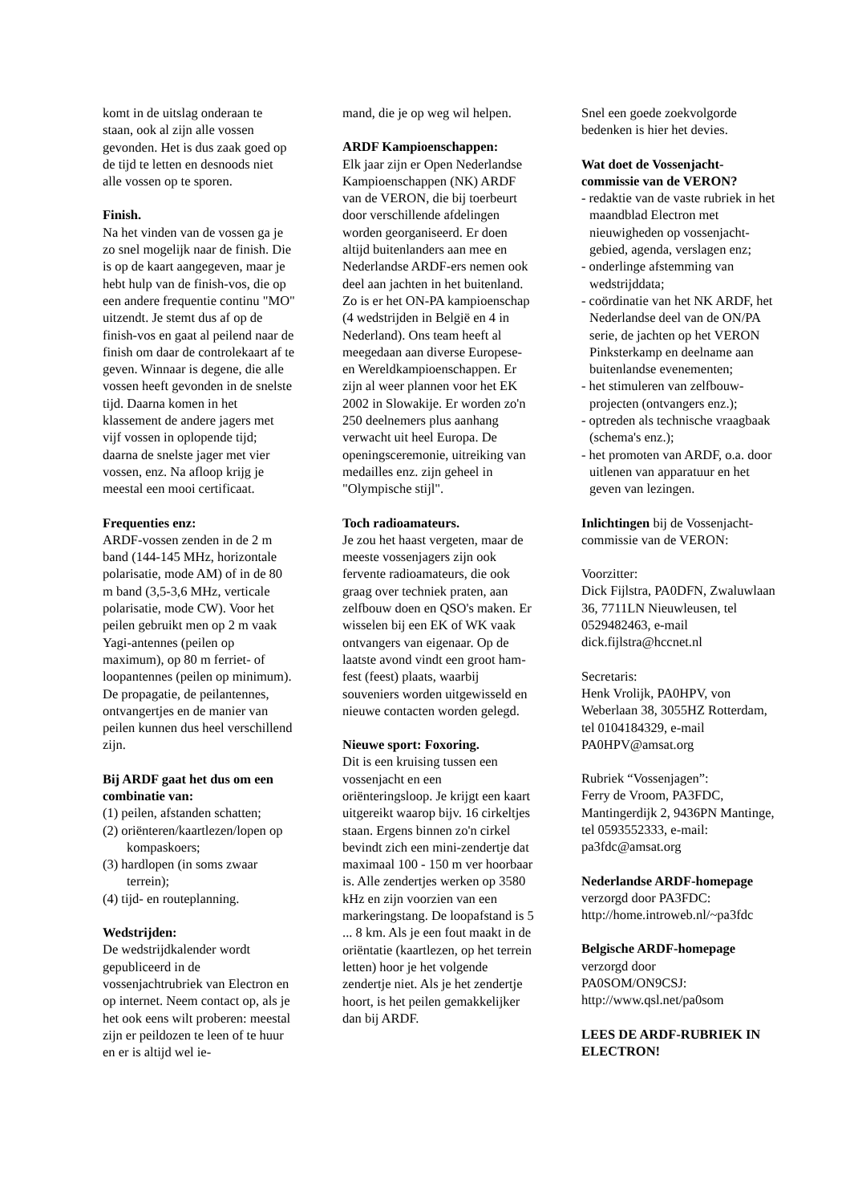komt in de uitslag onderaan te staan, ook al zijn alle vossen gevonden. Het is dus zaak goed op de tijd te letten en desnoods niet alle vossen op te sporen.
Finish.
Na het vinden van de vossen ga je zo snel mogelijk naar de finish. Die is op de kaart aangegeven, maar je hebt hulp van de finish-vos, die op een andere frequentie continu "MO" uitzendt. Je stemt dus af op de finish-vos en gaat al peilend naar de finish om daar de controlekaart af te geven. Winnaar is degene, die alle vossen heeft gevonden in de snelste tijd. Daarna komen in het klassement de andere jagers met vijf vossen in oplopende tijd; daarna de snelste jager met vier vossen, enz. Na afloop krijg je meestal een mooi certificaat.
Frequenties enz:
ARDF-vossen zenden in de 2 m band (144-145 MHz, horizontale polarisatie, mode AM) of in de 80 m band (3,5-3,6 MHz, verticale polarisatie, mode CW). Voor het peilen gebruikt men op 2 m vaak Yagi-antennes (peilen op maximum), op 80 m ferriet- of loopantennes (peilen op minimum). De propagatie, de peilantennes, ontvangertjes en de manier van peilen kunnen dus heel verschillend zijn.
Bij ARDF gaat het dus om een combinatie van:
(1) peilen, afstanden schatten;
(2) oriënteren/kaartlezen/lopen op kompaskoers;
(3) hardlopen (in soms zwaar terrein);
(4) tijd- en routeplanning.
Wedstrijden:
De wedstrijdkalender wordt gepubliceerd in de vossenjachtrubriek van Electron en op internet. Neem contact op, als je het ook eens wilt proberen: meestal zijn er peildozen te leen of te huur en er is altijd wel ie-
mand, die je op weg wil helpen.
ARDF Kampioenschappen:
Elk jaar zijn er Open Nederlandse Kampioenschappen (NK) ARDF van de VERON, die bij toerbeurt door verschillende afdelingen worden georganiseerd. Er doen altijd buitenlanders aan mee en Nederlandse ARDF-ers nemen ook deel aan jachten in het buitenland. Zo is er het ON-PA kampioenschap (4 wedstrijden in België en 4 in Nederland). Ons team heeft al meegedaan aan diverse Europese- en Wereldkampioenschappen. Er zijn al weer plannen voor het EK 2002 in Slowakije. Er worden zo'n 250 deelnemers plus aanhang verwacht uit heel Europa. De openingsceremonie, uitreiking van medailles enz. zijn geheel in "Olympische stijl".
Toch radioamateurs.
Je zou het haast vergeten, maar de meeste vossenjagers zijn ook fervente radioamateurs, die ook graag over techniek praten, aan zelfbouw doen en QSO's maken. Er wisselen bij een EK of WK vaak ontvangers van eigenaar. Op de laatste avond vindt een groot ham-fest (feest) plaats, waarbij souveniers worden uitgewisseld en nieuwe contacten worden gelegd.
Nieuwe sport: Foxoring.
Dit is een kruising tussen een vossenjacht en een oriënteringsloop. Je krijgt een kaart uitgereikt waarop bijv. 16 cirkeltjes staan. Ergens binnen zo'n cirkel bevindt zich een mini-zendertje dat maximaal 100 - 150 m ver hoorbaar is. Alle zendertjes werken op 3580 kHz en zijn voorzien van een markeringstang. De loopafstand is 5 ... 8 km. Als je een fout maakt in de oriëntatie (kaartlezen, op het terrein letten) hoor je het volgende zendertje niet. Als je het zendertje hoort, is het peilen gemakkelijker dan bij ARDF.
Snel een goede zoekvolgorde bedenken is hier het devies.
Wat doet de Vossenjacht-commissie van de VERON?
- redaktie van de vaste rubriek in het maandblad Electron met nieuwigheden op vossenjacht-gebied, agenda, verslagen enz;
- onderlinge afstemming van wedstrijddata;
- coördinatie van het NK ARDF, het Nederlandse deel van de ON/PA serie, de jachten op het VERON Pinksterkamp en deelname aan buitenlandse evenementen;
- het stimuleren van zelfbouw-projecten (ontvangers enz.);
- optreden als technische vraagbaak (schema's enz.);
- het promoten van ARDF, o.a. door uitlenen van apparatuur en het geven van lezingen.
Inlichtingen bij de Vossenjacht-commissie van de VERON:
Voorzitter:
Dick Fijlstra, PA0DFN, Zwaluwlaan 36, 7711LN Nieuwleusen, tel 0529482463, e-mail dick.fijlstra@hccnet.nl
Secretaris:
Henk Vrolijk, PA0HPV, von Weberlaan 38, 3055HZ Rotterdam, tel 0104184329, e-mail PA0HPV@amsat.org
Rubriek “Vossenjagen”:
Ferry de Vroom, PA3FDC, Mantingerdijk 2, 9436PN Mantinge, tel 0593552333, e-mail: pa3fdc@amsat.org
Nederlandse ARDF-homepage
verzorgd door PA3FDC:
http://home.introweb.nl/~pa3fdc
Belgische ARDF-homepage
verzorgd door
PA0SOM/ON9CSJ:
http://www.qsl.net/pa0som
LEES DE ARDF-RUBRIEK IN ELECTRON!